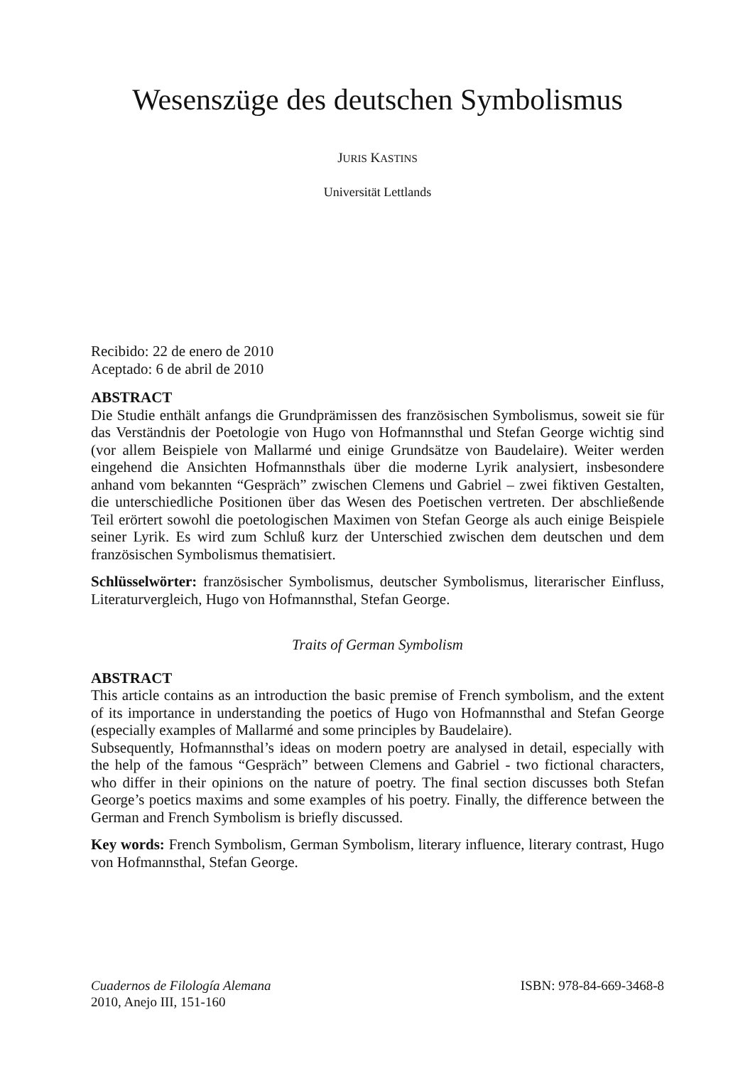Wesenszüge des deutschen Symbolismus
JURIS KASTINS
Universität Lettlands
Recibido: 22 de enero de 2010
Aceptado: 6 de abril de 2010
ABSTRACT
Die Studie enthält anfangs die Grundprämissen des französischen Symbolismus, soweit sie für das Verständnis der Poetologie von Hugo von Hofmannsthal und Stefan George wichtig sind (vor allem Beispiele von Mallarmé und einige Grundsätze von Baudelaire). Weiter werden eingehend die Ansichten Hofmannsthals über die moderne Lyrik analysiert, insbesondere anhand vom bekannten “Gespräch” zwischen Clemens und Gabriel – zwei fiktiven Gestalten, die unterschiedliche Positionen über das Wesen des Poetischen vertreten. Der abschließende Teil erörtert sowohl die poetologischen Maximen von Stefan George als auch einige Beispiele seiner Lyrik. Es wird zum Schluß kurz der Unterschied zwischen dem deutschen und dem französischen Symbolismus thematisiert.
Schlüsselwörter: französischer Symbolismus, deutscher Symbolismus, literarischer Einfluss, Literaturvergleich, Hugo von Hofmannsthal, Stefan George.
Traits of German Symbolism
ABSTRACT
This article contains as an introduction the basic premise of French symbolism, and the extent of its importance in understanding the poetics of Hugo von Hofmannsthal and Stefan George (especially examples of Mallarmé and some principles by Baudelaire).
Subsequently, Hofmannsthal’s ideas on modern poetry are analysed in detail, especially with the help of the famous “Gespräch” between Clemens and Gabriel - two fictional characters, who differ in their opinions on the nature of poetry. The final section discusses both Stefan George’s poetics maxims and some examples of his poetry. Finally, the difference between the German and French Symbolism is briefly discussed.
Key words: French Symbolism, German Symbolism, literary influence, literary contrast, Hugo von Hofmannsthal, Stefan George.
Cuadernos de Filología Alemana
2010, Anejo III, 151-160
ISBN: 978-84-669-3468-8